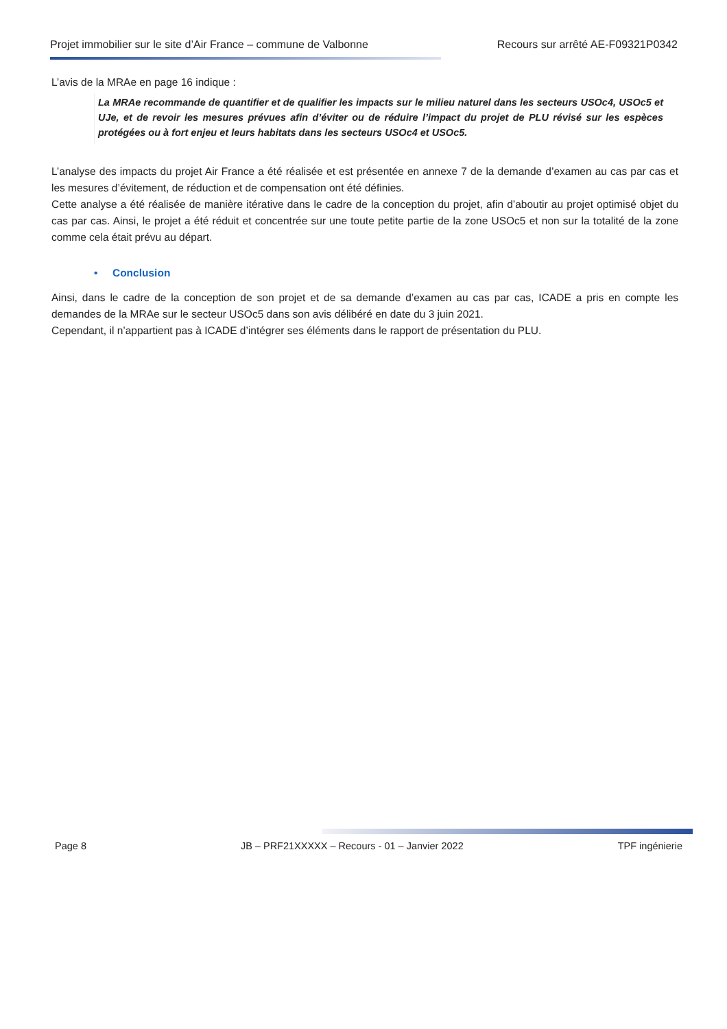Projet immobilier sur le site d’Air France – commune de Valbonne Recours sur arrêté AE-F09321P0342
L’avis de la MRAe en page 16 indique :
La MRAe recommande de quantifier et de qualifier les impacts sur le milieu naturel dans les secteurs USOc4, USOc5 et UJe, et de revoir les mesures prévues afin d’éviter ou de réduire l’impact du projet de PLU révisé sur les espèces protégées ou à fort enjeu et leurs habitats dans les secteurs USOc4 et USOc5.
L’analyse des impacts du projet Air France a été réalisée et est présentée en annexe 7 de la demande d’examen au cas par cas et les mesures d’évitement, de réduction et de compensation ont été définies.
Cette analyse a été réalisée de manière itérative dans le cadre de la conception du projet, afin d’aboutir au projet optimisé objet du cas par cas. Ainsi, le projet a été réduit et concentrée sur une toute petite partie de la zone USOc5 et non sur la totalité de la zone comme cela était prévu au départ.
• Conclusion
Ainsi, dans le cadre de la conception de son projet et de sa demande d’examen au cas par cas, ICADE a pris en compte les demandes de la MRAe sur le secteur USOc5 dans son avis délibéré en date du 3 juin 2021.
Cependant, il n’appartient pas à ICADE d’intégrer ses éléments dans le rapport de présentation du PLU.
Page 8 JB – PRF21XXXXX – Recours - 01 – Janvier 2022 TPF ingénierie